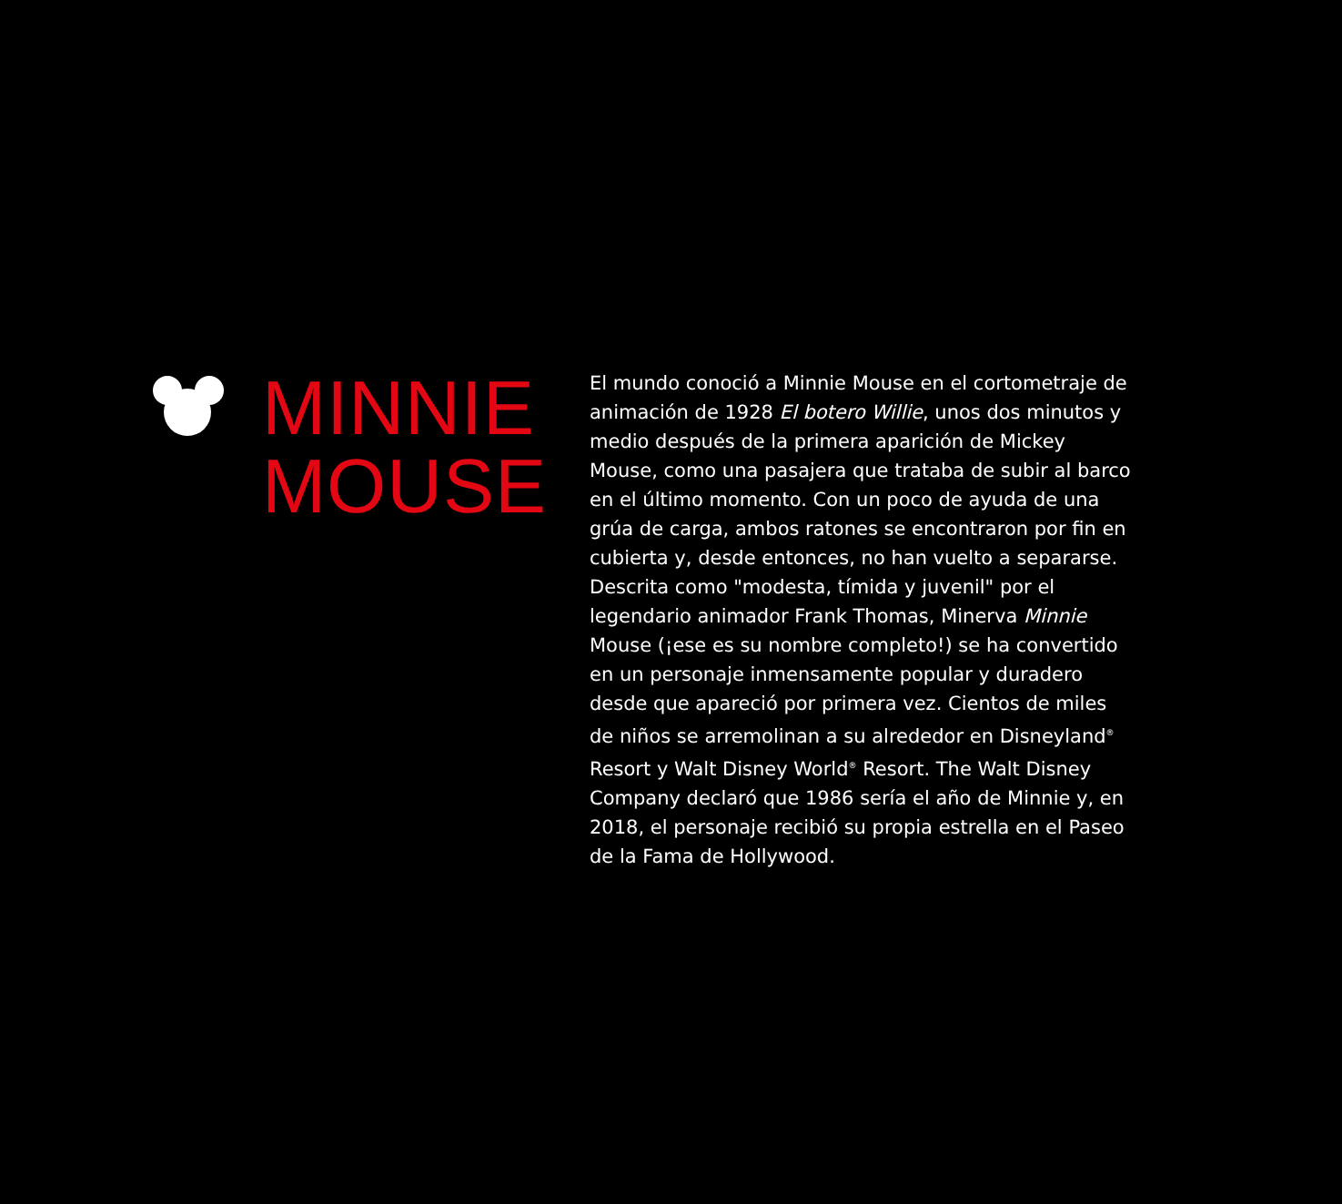MINNIE
MOUSE
El mundo conoció a Minnie Mouse en el cortometraje de animación de 1928 El botero Willie, unos dos minutos y medio después de la primera aparición de Mickey Mouse, como una pasajera que trataba de subir al barco en el último momento. Con un poco de ayuda de una grúa de carga, ambos ratones se encontraron por fin en cubierta y, desde entonces, no han vuelto a separarse. Descrita como "modesta, tímida y juvenil" por el legendario animador Frank Thomas, Minerva Minnie Mouse (¡ese es su nombre completo!) se ha convertido en un personaje inmensamente popular y duradero desde que apareció por primera vez. Cientos de miles de niños se arremolinan a su alrededor en Disneyland<sup>®</sup> Resort y Walt Disney World<sup>®</sup> Resort. The Walt Disney Company declaró que 1986 sería el año de Minnie y, en 2018, el personaje recibió su propia estrella en el Paseo de la Fama de Hollywood.